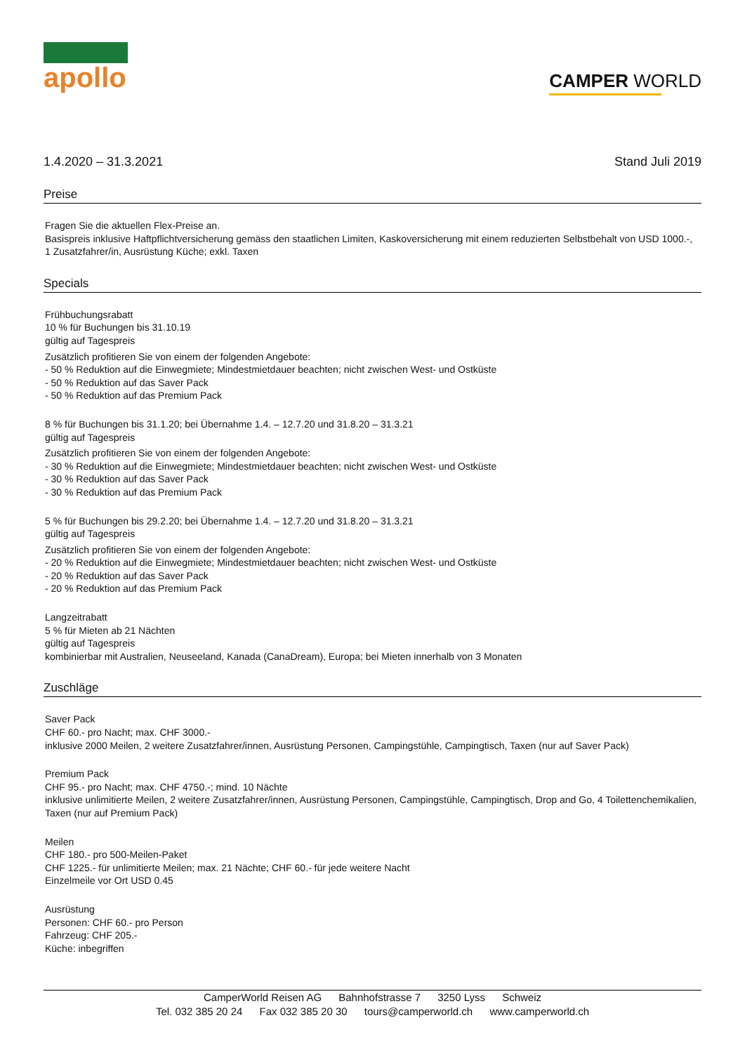apollo
CAMPER WORLD
1.4.2020 – 31.3.2021 Stand Juli 2019
Preise
Fragen Sie die aktuellen Flex-Preise an.
Basispreis inklusive Haftpflichtversicherung gemäss den staatlichen Limiten, Kaskoversicherung mit einem reduzierten Selbstbehalt von USD 1000.-,
1 Zusatzfahrer/in, Ausrüstung Küche; exkl. Taxen
Specials
Frühbuchungsrabatt
10 % für Buchungen bis 31.10.19
gültig auf Tagespreis
Zusätzlich profitieren Sie von einem der folgenden Angebote:
- 50 % Reduktion auf die Einwegmiete; Mindestmietdauer beachten; nicht zwischen West- und Ostküste
- 50 % Reduktion auf das Saver Pack
- 50 % Reduktion auf das Premium Pack
8 % für Buchungen bis 31.1.20; bei Übernahme 1.4. – 12.7.20 und 31.8.20 – 31.3.21
gültig auf Tagespreis
Zusätzlich profitieren Sie von einem der folgenden Angebote:
- 30 % Reduktion auf die Einwegmiete; Mindestmietdauer beachten; nicht zwischen West- und Ostküste
- 30 % Reduktion auf das Saver Pack
- 30 % Reduktion auf das Premium Pack
5 % für Buchungen bis 29.2.20; bei Übernahme 1.4. – 12.7.20 und 31.8.20 – 31.3.21
gültig auf Tagespreis
Zusätzlich profitieren Sie von einem der folgenden Angebote:
- 20 % Reduktion auf die Einwegmiete; Mindestmietdauer beachten; nicht zwischen West- und Ostküste
- 20 % Reduktion auf das Saver Pack
- 20 % Reduktion auf das Premium Pack
Langzeitrabatt
5 % für Mieten ab 21 Nächten
gültig auf Tagespreis
kombinierbar mit Australien, Neuseeland, Kanada (CanaDream), Europa; bei Mieten innerhalb von 3 Monaten
Zuschläge
Saver Pack
CHF 60.- pro Nacht; max. CHF 3000.-
inklusive 2000 Meilen, 2 weitere Zusatzfahrer/innen, Ausrüstung Personen, Campingstühle, Campingtisch, Taxen (nur auf Saver Pack)
Premium Pack
CHF 95.- pro Nacht; max. CHF 4750.-; mind. 10 Nächte
inklusive unlimitierte Meilen, 2 weitere Zusatzfahrer/innen, Ausrüstung Personen, Campingstühle, Campingtisch, Drop and Go, 4 Toilettenchemikalien,
Taxen (nur auf Premium Pack)
Meilen
CHF 180.- pro 500-Meilen-Paket
CHF 1225.- für unlimitierte Meilen; max. 21 Nächte; CHF 60.- für jede weitere Nacht
Einzelmeile vor Ort USD 0.45
Ausrüstung
Personen: CHF 60.- pro Person
Fahrzeug: CHF 205.-
Küche: inbegriffen
CamperWorld Reisen AG Bahnhofstrasse 7 3250 Lyss Schweiz
Tel. 032 385 20 24 Fax 032 385 20 30 tours@camperworld.ch www.camperworld.ch